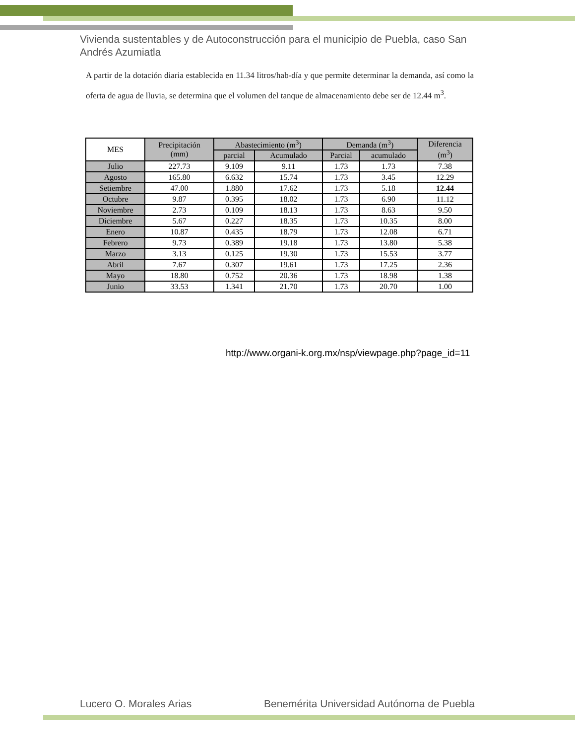Vivienda sustentables y de Autoconstrucción para el municipio de Puebla, caso San Andrés Azumiatla
A partir de la dotación diaria establecida en 11.34 litros/hab-día y que permite determinar la demanda, así como la oferta de agua de lluvia, se determina que el volumen del tanque de almacenamiento debe ser de 12.44 m<sup>3</sup>.
| MES | Precipitación (mm) | Abastecimiento (m<sup>3</sup>) | | Demanda (m<sup>3</sup>) | | Diferencia (m<sup>3</sup>) |
| --- | --- | --- | --- | --- | --- | --- |
| | | parcial | Acumulado | Parcial | acumulado | |
| Julio | 227.73 | 9.109 | 9.11 | 1.73 | 1.73 | 7.38 |
| Agosto | 165.80 | 6.632 | 15.74 | 1.73 | 3.45 | 12.29 |
| Setiembre | 47.00 | 1.880 | 17.62 | 1.73 | 5.18 | 12.44 |
| Octubre | 9.87 | 0.395 | 18.02 | 1.73 | 6.90 | 11.12 |
| Noviembre | 2.73 | 0.109 | 18.13 | 1.73 | 8.63 | 9.50 |
| Diciembre | 5.67 | 0.227 | 18.35 | 1.73 | 10.35 | 8.00 |
| Enero | 10.87 | 0.435 | 18.79 | 1.73 | 12.08 | 6.71 |
| Febrero | 9.73 | 0.389 | 19.18 | 1.73 | 13.80 | 5.38 |
| Marzo | 3.13 | 0.125 | 19.30 | 1.73 | 15.53 | 3.77 |
| Abril | 7.67 | 0.307 | 19.61 | 1.73 | 17.25 | 2.36 |
| Mayo | 18.80 | 0.752 | 20.36 | 1.73 | 18.98 | 1.38 |
| Junio | 33.53 | 1.341 | 21.70 | 1.73 | 20.70 | 1.00 |
http://www.organi-k.org.mx/nsp/viewpage.php?page_id=11
Lucero O. Morales Arias
Benemérita Universidad Autónoma de Puebla